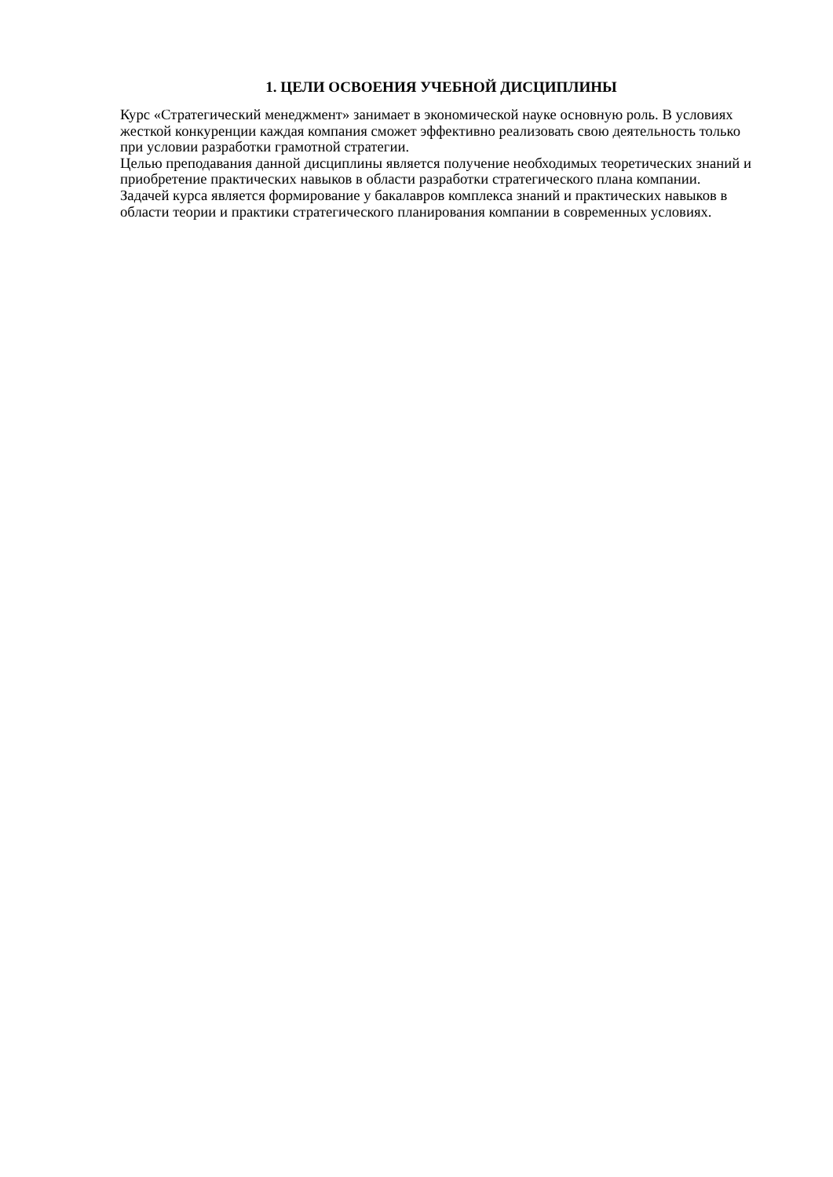1. ЦЕЛИ ОСВОЕНИЯ УЧЕБНОЙ ДИСЦИПЛИНЫ
Курс «Стратегический менеджмент» занимает в экономической науке основную роль. В условиях жесткой конкуренции каждая компания сможет эффективно реализовать свою деятельность только при условии разработки грамотной стратегии.
Целью преподавания данной дисциплины является получение необходимых теоретических знаний и приобретение практических навыков в области разработки стратегического плана компании.
Задачей курса является формирование у бакалавров комплекса знаний и практических навыков в области теории и практики стратегического планирования компании в современных условиях.